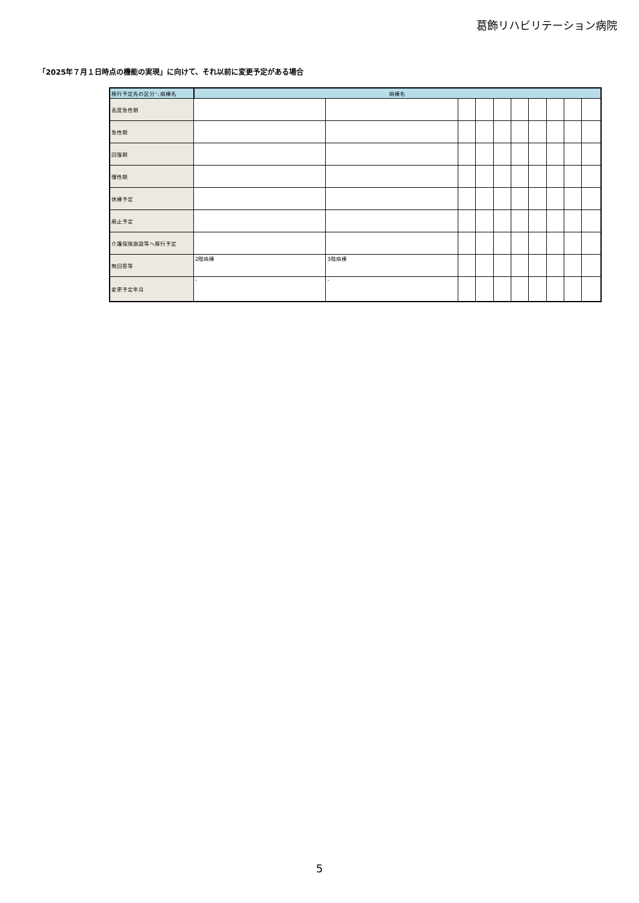葛飾リハビリテーション病院
「2025年７月１日時点の機能の実現」に向けて、それ以前に変更予定がある場合
| 移行予定先の区分＼病棟名 | 病棟名 | | | | | | | | | |
| --- | --- | --- | --- | --- | --- | --- | --- | --- | --- | --- |
| 高度急性期 | | | | | | | | | | |
| 急性期 | | | | | | | | | | |
| 回復期 | | | | | | | | | | |
| 慢性期 | | | | | | | | | | |
| 休棟予定 | | | | | | | | | | |
| 廃止予定 | | | | | | | | | | |
| 介護保険施設等へ移行予定 | | | | | | | | | | |
| 無回答等 | 2階病棟 | 3階病棟 | | | | | | | | |
| 変更予定年月 | - | - | | | | | | | | |
5